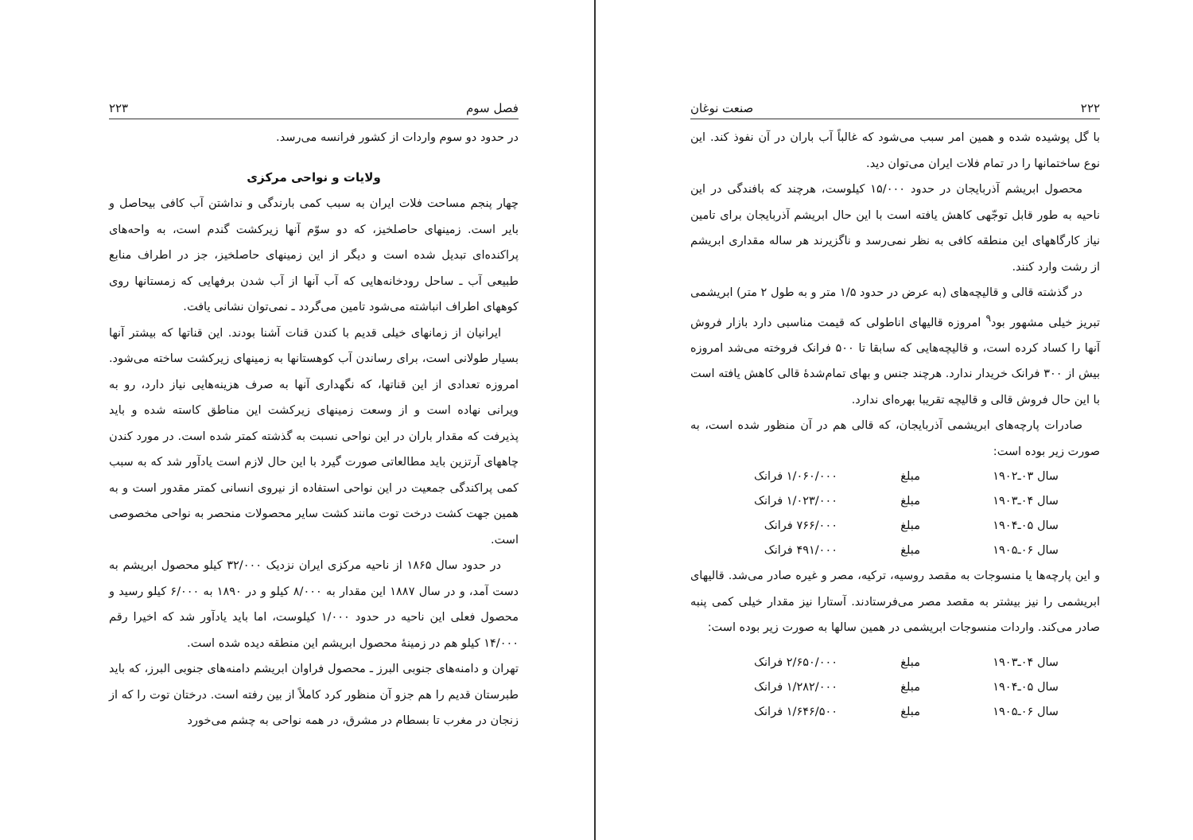فصل سوم ۲۲۳
در حدود دو سوم واردات از کشور فرانسه می‌رسد.
ولایات و نواحی مرکزی
چهار پنجم مساحت فلات ایران به سبب کمی بارندگی و نداشتن آب کافی بیحاصل و بایر است. زمینهای حاصلخیز، که دو سوّم آنها زیرکشت گندم است، به واحه‌های پراکنده‌ای تبدیل شده است و دیگر از این زمینهای حاصلخیز، جز در اطراف منابع طبیعی آب ـ ساحل رودخانه‌هایی که آب آنها از آب شدن برفهایی که زمستانها روی کوههای اطراف انباشته می‌شود تامین می‌گردد ـ نمی‌توان نشانی یافت.
ایرانیان از زمانهای خیلی قدیم با کندن قنات آشنا بودند. این قناتها که بیشتر آنها بسیار طولانی است، برای رساندن آب کوهستانها به زمینهای زیرکشت ساخته می‌شود. امروزه تعدادی از این قناتها، که نگهداری آنها به صرف هزینه‌هایی نیاز دارد، رو به ویرانی نهاده است و از وسعت زمینهای زیرکشت این مناطق کاسته شده و باید پذیرفت که مقدار باران در این نواحی نسبت به گذشته کمتر شده است. در مورد کندن چاههای آرتزین باید مطالعاتی صورت گیرد با این حال لازم است یادآور شد که به سبب کمی پراکندگی جمعیت در این نواحی استفاده از نیروی انسانی کمتر مقدور است و به همین جهت کشت درخت توت مانند کشت سایر محصولات منحصر به نواحی مخصوصی است.
در حدود سال ۱۸۶۵ از ناحیه مرکزی ایران نزدیک ۳۲/۰۰۰ کیلو محصول ابریشم به دست آمد، و در سال ۱۸۸۷ این مقدار به ۸/۰۰۰ کیلو و در ۱۸۹۰ به ۶/۰۰۰ کیلو رسید و محصول فعلی این ناحیه در حدود ۱/۰۰۰ کیلوست، اما باید یادآور شد که اخیرا رقم ۱۴/۰۰۰ کیلو هم در زمینهٔ محصول ابریشم این منطقه دیده شده است.
تهران و دامنه‌های جنوبی البرز ـ محصول فراوان ابریشم دامنه‌های جنوبی البرز، که باید طبرستان قدیم را هم جزو آن منظور کرد کاملاً از بین رفته است. درختان توت را که از زنجان در مغرب تا بسطام در مشرق، در همه نواحی به چشم می‌خورد
۲۲۲ صنعت نوغان
با گل پوشیده شده و همین امر سبب می‌شود که غالباً آب باران در آن نفوذ کند. این نوع ساختمانها را در تمام فلات ایران می‌توان دید.
محصول ابریشم آذربایجان در حدود ۱۵/۰۰۰ کیلوست، هرچند که بافندگی در این ناحیه به طور قابل توجّهی کاهش یافته است با این حال ابریشم آذربایجان برای تامین نیاز کارگاههای این منطقه کافی به نظر نمی‌رسد و ناگزیرند هر ساله مقداری ابریشم از رشت وارد کنند.
در گذشته قالی و قالیچه‌های (به عرض در حدود ۱/۵ متر و به طول ۲ متر) ابریشمی تبریز خیلی مشهور بود<sup>۹</sup> امروزه قالیهای اناطولی که قیمت مناسبی دارد بازار فروش آنها را کساد کرده است، و قالیچه‌هایی که سابقا تا ۵۰۰ فرانک فروخته می‌شد امروزه بیش از ۳۰۰ فرانک خریدار ندارد. هرچند جنس و بهای تمام‌شدهٔ قالی کاهش یافته است با این حال فروش قالی و قالیچه تقریبا بهره‌ای ندارد.
صادرات پارچه‌های ابریشمی آذربایجان، که قالی هم در آن منظور شده است، به صورت زیر بوده است:
| سال ۰۳ـ۱۹۰۲ | مبلغ | ۱/۰۶۰/۰۰۰ فرانک |
| سال ۰۴ـ۱۹۰۳ | مبلغ | ۱/۰۲۳/۰۰۰ فرانک |
| سال ۰۵ـ۱۹۰۴ | مبلغ | ۷۶۶/۰۰۰ فرانک |
| سال ۰۶ـ۱۹۰۵ | مبلغ | ۴۹۱/۰۰۰ فرانک |
و این پارچه‌ها یا منسوجات به مقصد روسیه، ترکیه، مصر و غیره صادر می‌شد. قالیهای ابریشمی را نیز بیشتر به مقصد مصر می‌فرستادند. آستارا نیز مقدار خیلی کمی پنبه صادر می‌کند. واردات منسوجات ابریشمی در همین سالها به صورت زیر بوده است:
| سال ۰۴ـ۱۹۰۳ | مبلغ | ۲/۶۵۰/۰۰۰ فرانک |
| سال ۰۵ـ۱۹۰۴ | مبلغ | ۱/۲۸۲/۰۰۰ فرانک |
| سال ۰۶ـ۱۹۰۵ | مبلغ | ۱/۶۴۶/۵۰۰ فرانک |